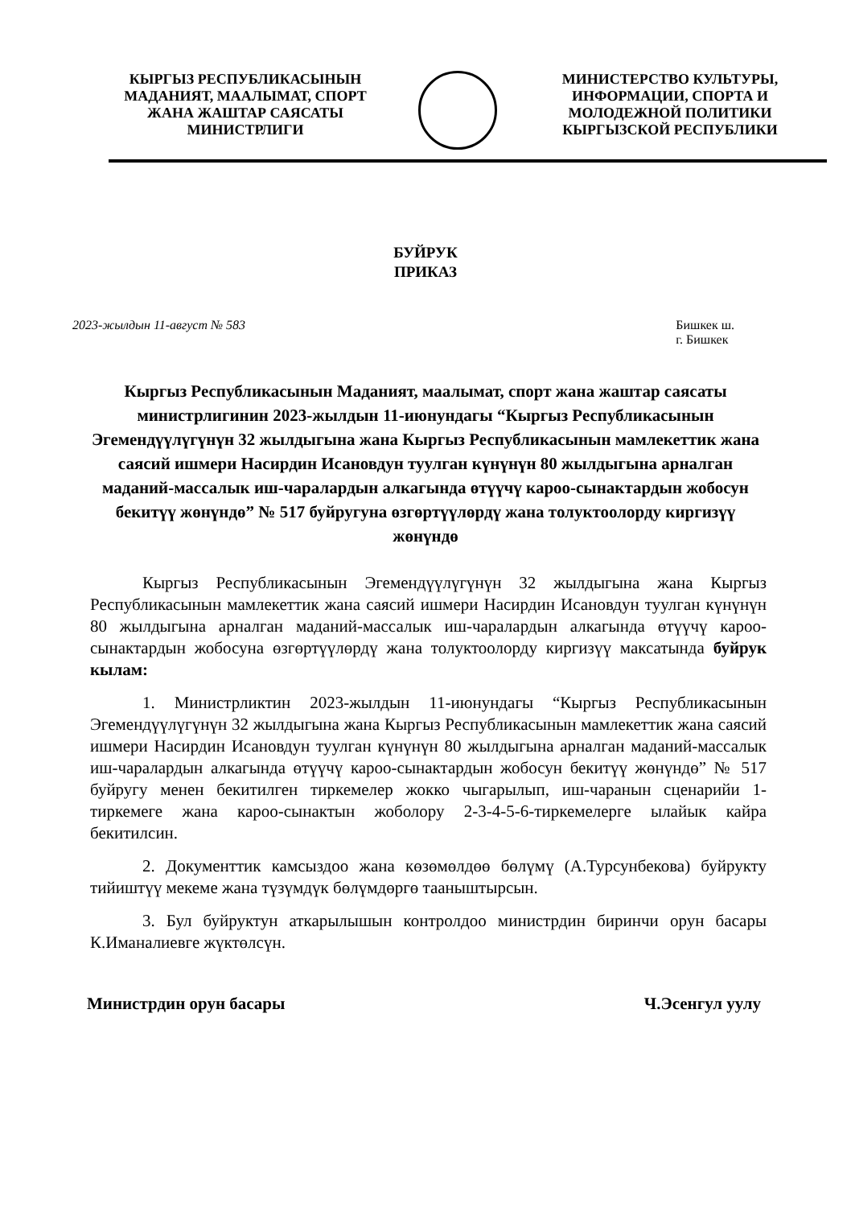КЫРГЫЗ РЕСПУБЛИКАСЫНЫН МАДАНИЯТ, МААЛЫМАТ, СПОРТ ЖАНА ЖАШТАР САЯСАТЫ МИНИСТРЛИГИ
МИНИСТЕРСТВО КУЛЬТУРЫ, ИНФОРМАЦИИ, СПОРТА И МОЛОДЕЖНОЙ ПОЛИТИКИ КЫРГЫЗСКОЙ РЕСПУБЛИКИ
БУЙРУК
ПРИКАЗ
2023-жылдын 11-август № 583 Бишкек ш.
г. Бишкек
Кыргыз Республикасынын Маданият, маалымат, спорт жана жаштар саясаты министрлигинин 2023-жылдын 11-июнундагы “Кыргыз Республикасынын Эгемендүүлүгүнүн 32 жылдыгына жана Кыргыз Республикасынын мамлекеттик жана саясий ишмери Насирдин Исановдун туулган күнүнүн 80 жылдыгына арналган маданий-массалык иш-чаралардын алкагында өтүүчү кароо-сынактардын жобосун бекитүү жөнүндө” № 517 буйругуна өзгөртүүлөрдү жана толуктоолорду киргизүү жөнүндө
Кыргыз Республикасынын Эгемендүүлүгүнүн 32 жылдыгына жана Кыргыз Республикасынын мамлекеттик жана саясий ишмери Насирдин Исановдун туулган күнүнүн 80 жылдыгына арналган маданий-массалык иш-чаралардын алкагында өтүүчү кароо-сынактардын жобосуна өзгөртүүлөрдү жана толуктоолорду киргизүү максатында буйрук кылам:
1. Министрликтин 2023-жылдын 11-июнундагы “Кыргыз Республикасынын Эгемендүүлүгүнүн 32 жылдыгына жана Кыргыз Республикасынын мамлекеттик жана саясий ишмери Насирдин Исановдун туулган күнүнүн 80 жылдыгына арналган маданий-массалык иш-чаралардын алкагында өтүүчү кароо-сынактардын жобосун бекитүү жөнүндө” № 517 буйругу менен бекитилген тиркемелер жокко чыгарылып, иш-чаранын сценарийи 1-тиркемеге жана кароо-сынактын жоболору 2-3-4-5-6-тиркемелерге ылайык кайра бекитилсин.
2. Документтик камсыздоо жана көзөмөлдөө бөлүмү (А.Турсунбекова) буйрукту тийиштүү мекеме жана түзүмдүк бөлүмдөргө тааныштырсын.
3. Бул буйруктун аткарылышын контролдоо министрдин биринчи орун басары К.Иманалиевге жүктөлсүн.
Министрдин орун басары Ч.Эсенгул уулу